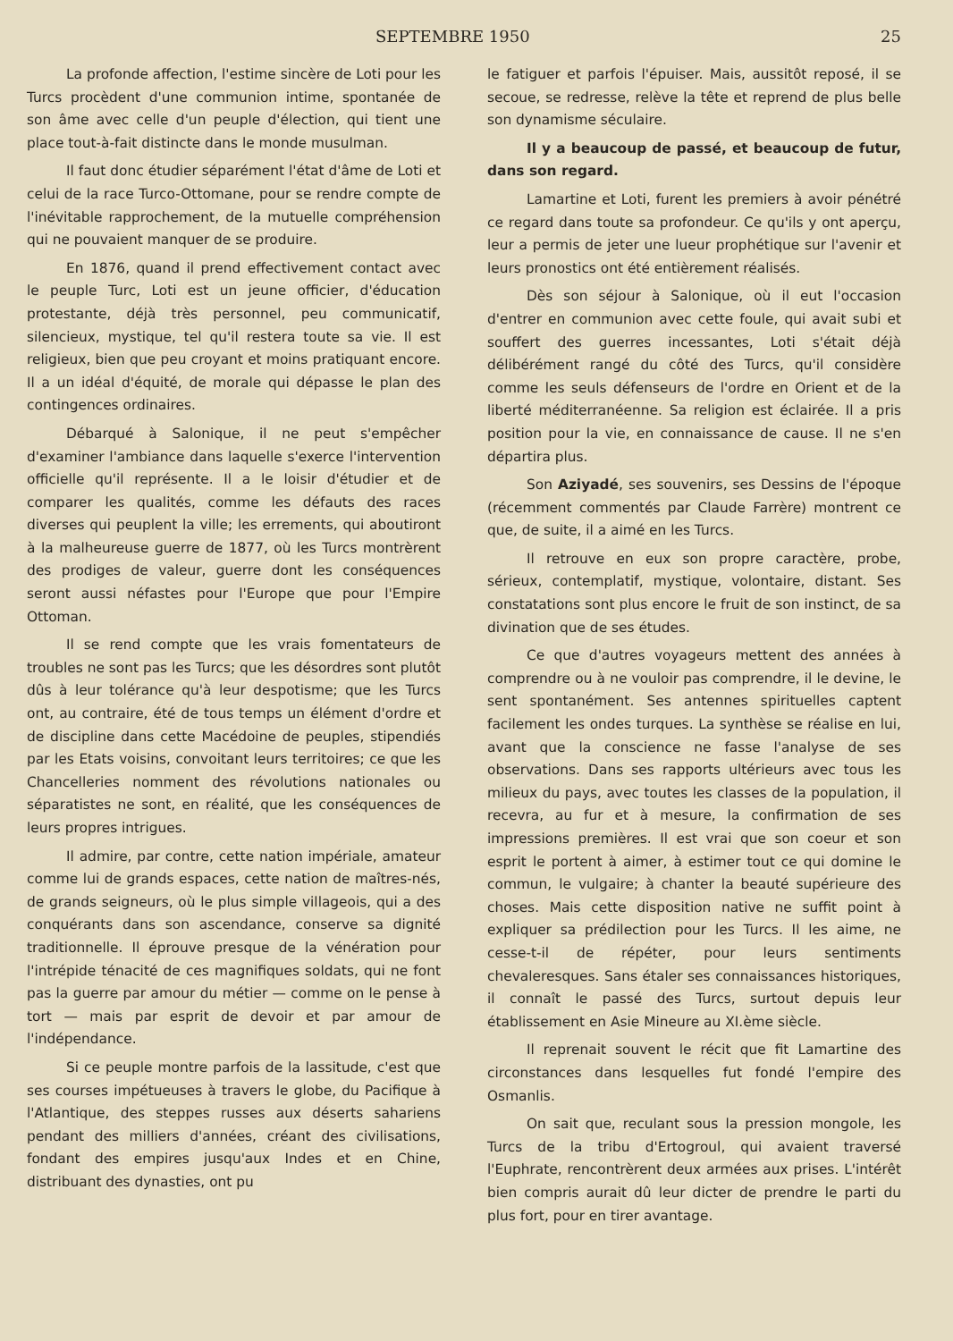SEPTEMBRE 1950 25
La profonde affection, l'estime sincère de Loti pour les Turcs procèdent d'une communion intime, spontanée de son âme avec celle d'un peuple d'élection, qui tient une place tout-à-fait distincte dans le monde musulman.
Il faut donc étudier séparément l'état d'âme de Loti et celui de la race Turco-Ottomane, pour se rendre compte de l'inévitable rapprochement, de la mutuelle compréhension qui ne pouvaient manquer de se produire.
En 1876, quand il prend effectivement contact avec le peuple Turc, Loti est un jeune officier, d'éducation protestante, déjà très personnel, peu communicatif, silencieux, mystique, tel qu'il restera toute sa vie. Il est religieux, bien que peu croyant et moins pratiquant encore. Il a un idéal d'équité, de morale qui dépasse le plan des contingences ordinaires.
Débarqué à Salonique, il ne peut s'empêcher d'examiner l'ambiance dans laquelle s'exerce l'intervention officielle qu'il représente. Il a le loisir d'étudier et de comparer les qualités, comme les défauts des races diverses qui peuplent la ville; les errements, qui aboutiront à la malheureuse guerre de 1877, où les Turcs montrèrent des prodiges de valeur, guerre dont les conséquences seront aussi néfastes pour l'Europe que pour l'Empire Ottoman.
Il se rend compte que les vrais fomentateurs de troubles ne sont pas les Turcs; que les désordres sont plutôt dûs à leur tolérance qu'à leur despotisme; que les Turcs ont, au contraire, été de tous temps un élément d'ordre et de discipline dans cette Macédoine de peuples, stipendiés par les Etats voisins, convoitant leurs territoires; ce que les Chancelleries nomment des révolutions nationales ou séparatistes ne sont, en réalité, que les conséquences de leurs propres intrigues.
Il admire, par contre, cette nation impériale, amateur comme lui de grands espaces, cette nation de maîtres-nés, de grands seigneurs, où le plus simple villageois, qui a des conquérants dans son ascendance, conserve sa dignité traditionnelle. Il éprouve presque de la vénération pour l'intrépide ténacité de ces magnifiques soldats, qui ne font pas la guerre par amour du métier — comme on le pense à tort — mais par esprit de devoir et par amour de l'indépendance.
Si ce peuple montre parfois de la lassitude, c'est que ses courses impétueuses à travers le globe, du Pacifique à l'Atlantique, des steppes russes aux déserts sahariens pendant des milliers d'années, créant des civilisations, fondant des empires jusqu'aux Indes et en Chine, distribuant des dynasties, ont pu
le fatiguer et parfois l'épuiser. Mais, aussitôt reposé, il se secoue, se redresse, relève la tête et reprend de plus belle son dynamisme séculaire.
Il y a beaucoup de passé, et beaucoup de futur, dans son regard.
Lamartine et Loti, furent les premiers à avoir pénétré ce regard dans toute sa profondeur. Ce qu'ils y ont aperçu, leur a permis de jeter une lueur prophétique sur l'avenir et leurs pronostics ont été entièrement réalisés.
Dès son séjour à Salonique, où il eut l'occasion d'entrer en communion avec cette foule, qui avait subi et souffert des guerres incessantes, Loti s'était déjà délibérément rangé du côté des Turcs, qu'il considère comme les seuls défenseurs de l'ordre en Orient et de la liberté méditerranéenne. Sa religion est éclairée. Il a pris position pour la vie, en connaissance de cause. Il ne s'en départira plus.
Son Aziyadé, ses souvenirs, ses Dessins de l'époque (récemment commentés par Claude Farrère) montrent ce que, de suite, il a aimé en les Turcs.
Il retrouve en eux son propre caractère, probe, sérieux, contemplatif, mystique, volontaire, distant. Ses constatations sont plus encore le fruit de son instinct, de sa divination que de ses études.
Ce que d'autres voyageurs mettent des années à comprendre ou à ne vouloir pas comprendre, il le devine, le sent spontanément. Ses antennes spirituelles captent facilement les ondes turques. La synthèse se réalise en lui, avant que la conscience ne fasse l'analyse de ses observations. Dans ses rapports ultérieurs avec tous les milieux du pays, avec toutes les classes de la population, il recevra, au fur et à mesure, la confirmation de ses impressions premières. Il est vrai que son coeur et son esprit le portent à aimer, à estimer tout ce qui domine le commun, le vulgaire; à chanter la beauté supérieure des choses. Mais cette disposition native ne suffit point à expliquer sa prédilection pour les Turcs. Il les aime, ne cesse-t-il de répéter, pour leurs sentiments chevaleresques. Sans étaler ses connaissances historiques, il connaît le passé des Turcs, surtout depuis leur établissement en Asie Mineure au XI.ème siècle.
Il reprenait souvent le récit que fit Lamartine des circonstances dans lesquelles fut fondé l'empire des Osmanlis.
On sait que, reculant sous la pression mongole, les Turcs de la tribu d'Ertogroul, qui avaient traversé l'Euphrate, rencontrèrent deux armées aux prises. L'intérêt bien compris aurait dû leur dicter de prendre le parti du plus fort, pour en tirer avantage.